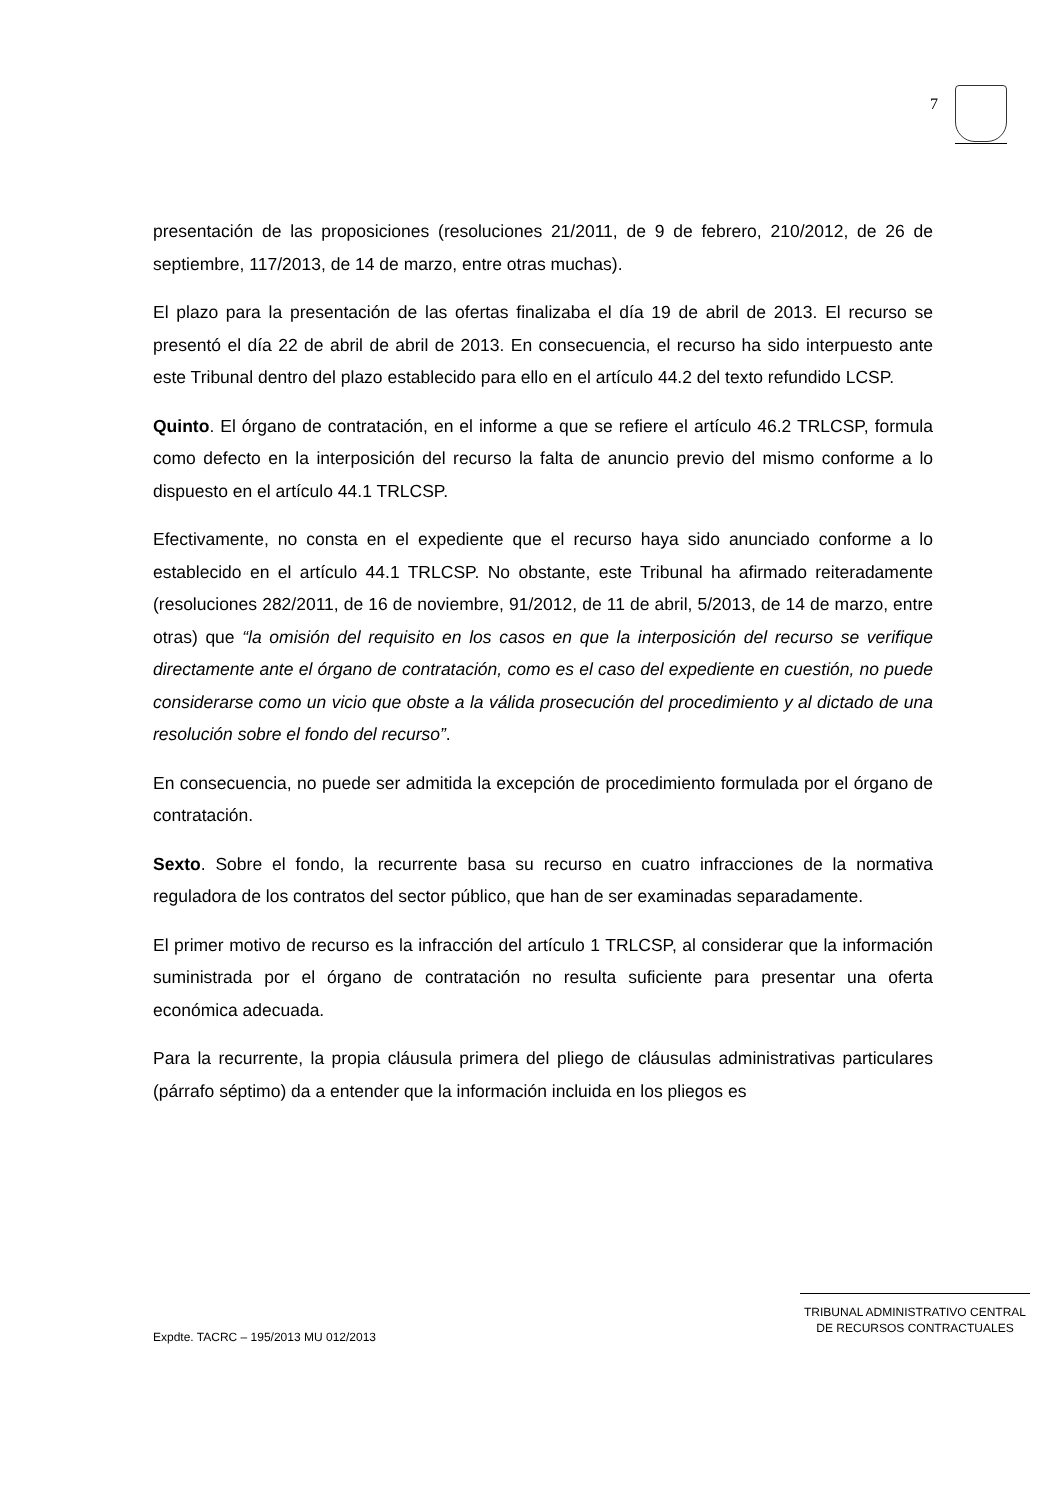7
presentación de las proposiciones (resoluciones 21/2011, de 9 de febrero, 210/2012, de 26 de septiembre, 117/2013, de 14 de marzo, entre otras muchas).
El plazo para la presentación de las ofertas finalizaba el día 19 de abril de 2013. El recurso se presentó el día 22 de abril de abril de 2013. En consecuencia, el recurso ha sido interpuesto ante este Tribunal dentro del plazo establecido para ello en el artículo 44.2 del texto refundido LCSP.
Quinto. El órgano de contratación, en el informe a que se refiere el artículo 46.2 TRLCSP, formula como defecto en la interposición del recurso la falta de anuncio previo del mismo conforme a lo dispuesto en el artículo 44.1 TRLCSP.
Efectivamente, no consta en el expediente que el recurso haya sido anunciado conforme a lo establecido en el artículo 44.1 TRLCSP. No obstante, este Tribunal ha afirmado reiteradamente (resoluciones 282/2011, de 16 de noviembre, 91/2012, de 11 de abril, 5/2013, de 14 de marzo, entre otras) que “la omisión del requisito en los casos en que la interposición del recurso se verifique directamente ante el órgano de contratación, como es el caso del expediente en cuestión, no puede considerarse como un vicio que obste a la válida prosecución del procedimiento y al dictado de una resolución sobre el fondo del recurso”.
En consecuencia, no puede ser admitida la excepción de procedimiento formulada por el órgano de contratación.
Sexto. Sobre el fondo, la recurrente basa su recurso en cuatro infracciones de la normativa reguladora de los contratos del sector público, que han de ser examinadas separadamente.
El primer motivo de recurso es la infracción del artículo 1 TRLCSP, al considerar que la información suministrada por el órgano de contratación no resulta suficiente para presentar una oferta económica adecuada.
Para la recurrente, la propia cláusula primera del pliego de cláusulas administrativas particulares (párrafo séptimo) da a entender que la información incluida en los pliegos es
TRIBUNAL ADMINISTRATIVO CENTRAL
DE RECURSOS CONTRACTUALES
Expdte. TACRC – 195/2013 MU 012/2013